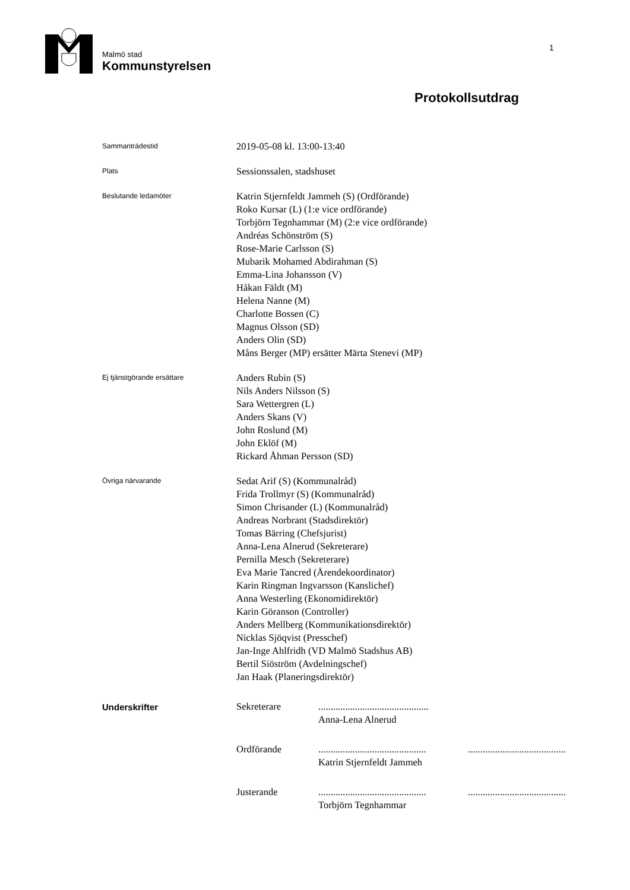Malmö stad
Kommunstyrelsen
1
Protokollsutdrag
Sammanträdestid
2019-05-08 kl. 13:00-13:40
Plats
Sessionssalen, stadshuset
Beslutande ledamöter
Katrin Stjernfeldt Jammeh (S) (Ordförande)
Roko Kursar (L) (1:e vice ordförande)
Torbjörn Tegnhammar (M) (2:e vice ordförande)
Andréas Schönström (S)
Rose-Marie Carlsson (S)
Mubarik Mohamed Abdirahman (S)
Emma-Lina Johansson (V)
Håkan Fäldt (M)
Helena Nanne (M)
Charlotte Bossen (C)
Magnus Olsson (SD)
Anders Olin (SD)
Måns Berger (MP) ersätter Märta Stenevi (MP)
Ej tjänstgörande ersättare
Anders Rubin (S)
Nils Anders Nilsson (S)
Sara Wettergren (L)
Anders Skans (V)
John Roslund (M)
John Eklöf (M)
Rickard Åhman Persson (SD)
Övriga närvarande
Sedat Arif (S) (Kommunalråd)
Frida Trollmyr (S) (Kommunalråd)
Simon Chrisander (L) (Kommunalråd)
Andreas Norbrant (Stadsdirektör)
Tomas Bärring (Chefsjurist)
Anna-Lena Alnerud (Sekreterare)
Pernilla Mesch (Sekreterare)
Eva Marie Tancred (Ärendekoordinator)
Karin Ringman Ingvarsson (Kanslichef)
Anna Westerling (Ekonomidirektör)
Karin Göranson (Controller)
Anders Mellberg (Kommunikationsdirektör)
Nicklas Sjöqvist (Presschef)
Jan-Inge Ahlfridh (VD Malmö Stadshus AB)
Bertil Siöström (Avdelningschef)
Jan Haak (Planeringsdirektör)
Underskrifter
Sekreterare .............................................
Anna-Lena Alnerud
Ordförande ............................................
Katrin Stjernfeldt Jammeh
........................................
Justerande ............................................
Torbjörn Tegnhammar
........................................